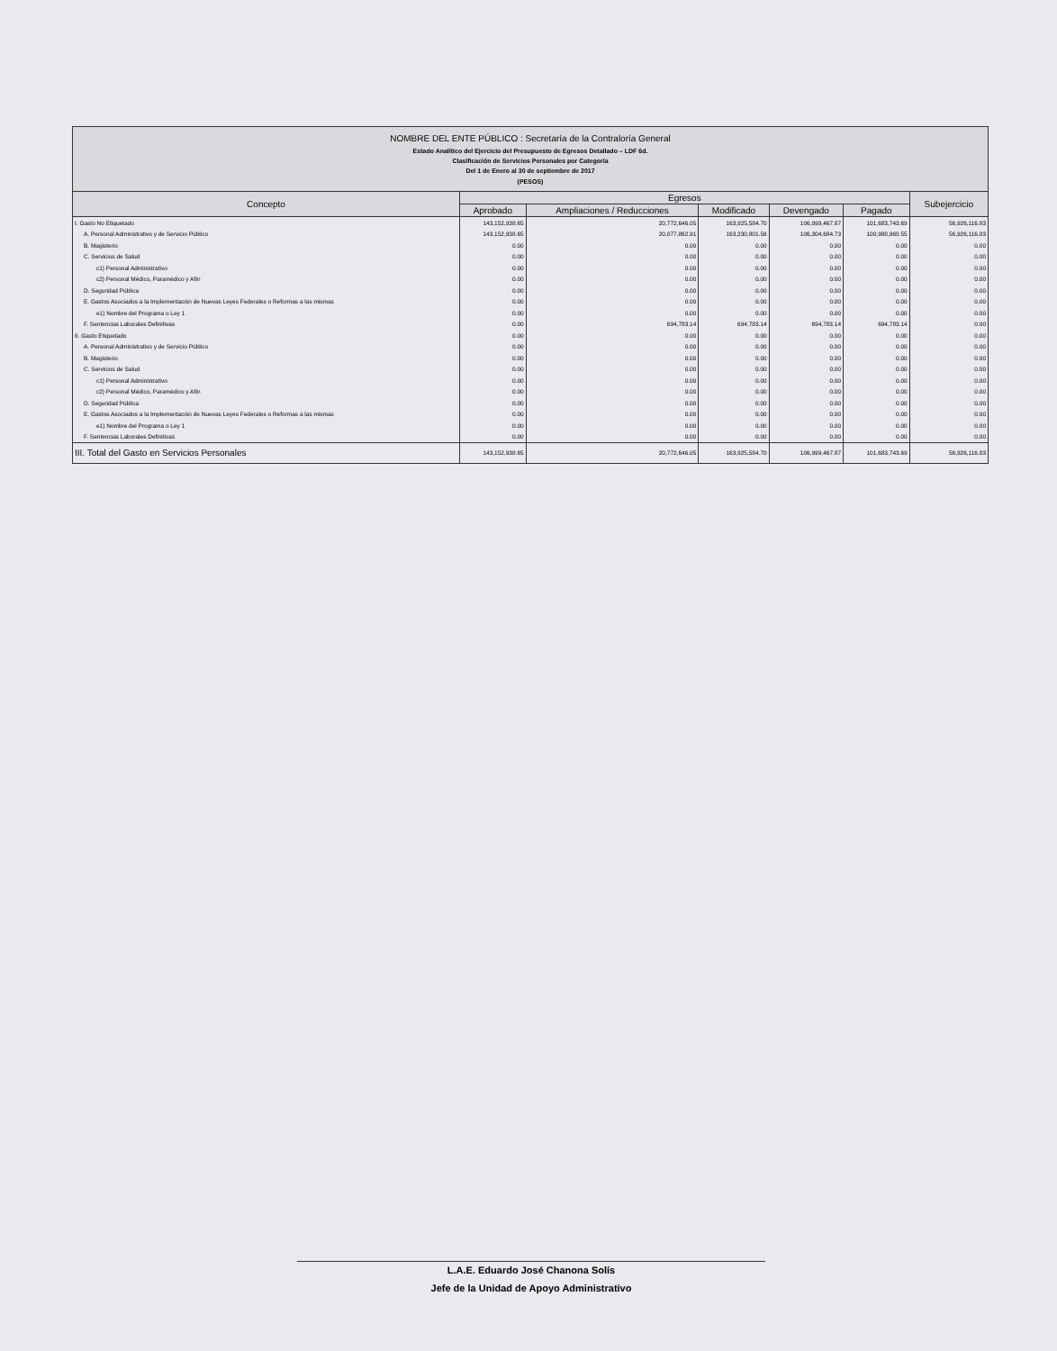NOMBRE DEL ENTE PÚBLICO : Secretaría de la Contraloría General
Estado Analítico del Ejercicio del Presupuesto de Egresos Detallado – LDF 6d.
Clasificación de Servicios Personales por Categoría
Del 1 de Enero al 30 de septiembre de 2017
(PESOS)
| Concepto | Egresos | | | | | Subejercicio |
| --- | --- | --- | --- | --- | --- | --- |
| | Aprobado | Ampliaciones / Reducciones | Modificado | Devengado | Pagado | |
| I. Gasto No Etiquetado | 143,152,938.65 | 20,772,646.05 | 163,925,584.70 | 106,999,467.87 | 101,683,743.69 | 56,926,116.83 |
| A. Personal Administrativo y de Servicio Público | 143,152,938.65 | 20,077,862.91 | 163,230,801.56 | 106,304,684.73 | 100,988,960.55 | 56,926,116.83 |
| B. Magisterio | 0.00 | 0.00 | 0.00 | 0.00 | 0.00 | 0.00 |
| C. Servicios de Salud | 0.00 | 0.00 | 0.00 | 0.00 | 0.00 | 0.00 |
| c1) Personal Administrativo | 0.00 | 0.00 | 0.00 | 0.00 | 0.00 | 0.00 |
| c2) Personal Médico, Paramédico y Afín | 0.00 | 0.00 | 0.00 | 0.00 | 0.00 | 0.00 |
| D. Seguridad Pública | 0.00 | 0.00 | 0.00 | 0.00 | 0.00 | 0.00 |
| E. Gastos Asociados a la Implementación de Nuevas Leyes Federales o Reformas a las mismas | 0.00 | 0.00 | 0.00 | 0.00 | 0.00 | 0.00 |
| e1) Nombre del Programa o Ley 1 | 0.00 | 0.00 | 0.00 | 0.00 | 0.00 | 0.00 |
| F. Sentencias Laborales Definitivas | 0.00 | 694,783.14 | 694,783.14 | 694,783.14 | 694,783.14 | 0.00 |
| II. Gasto Etiquetado | 0.00 | 0.00 | 0.00 | 0.00 | 0.00 | 0.00 |
| A. Personal Administrativo y de Servicio Público | 0.00 | 0.00 | 0.00 | 0.00 | 0.00 | 0.00 |
| B. Magisterio | 0.00 | 0.00 | 0.00 | 0.00 | 0.00 | 0.00 |
| C. Servicios de Salud | 0.00 | 0.00 | 0.00 | 0.00 | 0.00 | 0.00 |
| c1) Personal Administrativo | 0.00 | 0.00 | 0.00 | 0.00 | 0.00 | 0.00 |
| c2) Personal Médico, Paramédico y Afín | 0.00 | 0.00 | 0.00 | 0.00 | 0.00 | 0.00 |
| D. Seguridad Pública | 0.00 | 0.00 | 0.00 | 0.00 | 0.00 | 0.00 |
| E. Gastos Asociados a la Implementación de Nuevas Leyes Federales o Reformas a las mismas | 0.00 | 0.00 | 0.00 | 0.00 | 0.00 | 0.00 |
| e1) Nombre del Programa o Ley 1 | 0.00 | 0.00 | 0.00 | 0.00 | 0.00 | 0.00 |
| F. Sentencias Laborales Definitivas | 0.00 | 0.00 | 0.00 | 0.00 | 0.00 | 0.00 |
| III. Total del Gasto en Servicios Personales | 143,152,938.65 | 20,772,646.05 | 163,925,584.70 | 106,999,467.87 | 101,683,743.69 | 56,926,116.83 |
L.A.E. Eduardo José Chanona Solís
Jefe de la Unidad de Apoyo Administrativo